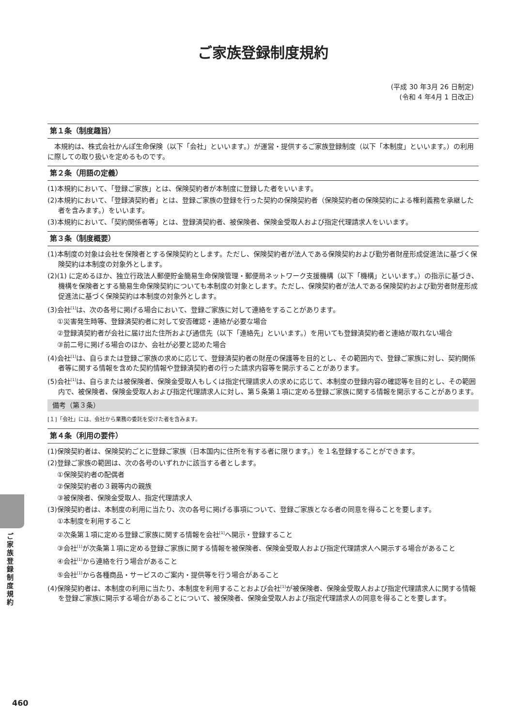ご家族登録制度規約
(平成 30 年3月 26 日制定)
(令和 4 年4月 1 日改正)
第１条（制度趣旨）
本規約は、株式会社かんぽ生命保険（以下「会社」といいます。）が運営・提供するご家族登録制度（以下「本制度」といいます。）の利用に際しての取り扱いを定めるものです。
第２条（用語の定義）
(1)本規約において、「登録ご家族」とは、保険契約者が本制度に登録した者をいいます。
(2)本規約において、「登録済契約者」とは、登録ご家族の登録を行った契約の保険契約者（保険契約者の保険契約による権利義務を承継した者を含みます。）をいいます。
(3)本規約において、「契約関係者等」とは、登録済契約者、被保険者、保険金受取人および指定代理請求人をいいます。
第３条（制度概要）
(1)本制度の対象は会社を保険者とする保険契約とします。ただし、保険契約者が法人である保険契約および勤労者財産形成促進法に基づく保険契約は本制度の対象外とします。
(2)(1) に定めるほか、独立行政法人郵便貯金簡易生命保険管理・郵便局ネットワーク支援機構（以下「機構」といいます。）の指示に基づき、機構を保険者とする簡易生命保険契約についても本制度の対象とします。ただし、保険契約者が法人である保険契約および勤労者財産形成促進法に基づく保険契約は本制度の対象外とします。
(3)会社<sup>[1]</sup>は、次の各号に掲げる場合において、登録ご家族に対して連絡をすることがあります。
①災害発生時等、登録済契約者に対して安否確認・連絡が必要な場合
②登録済契約者が会社に届け出た住所および通信先（以下「連絡先」といいます。）を用いても登録済契約者と連絡が取れない場合
③前二号に掲げる場合のほか、会社が必要と認めた場合
(4)会社<sup>[1]</sup>は、自らまたは登録ご家族の求めに応じて、登録済契約者の財産の保護等を目的とし、その範囲内で、登録ご家族に対し、契約関係者等に関する情報を含めた契約情報や登録済契約者の行った請求内容等を開示することがあります。
(5)会社<sup>[1]</sup>は、自らまたは被保険者、保険金受取人もしくは指定代理請求人の求めに応じて、本制度の登録内容の確認等を目的とし、その範囲内で、被保険者、保険金受取人および指定代理請求人に対し、第５条第１項に定める登録ご家族に関する情報を開示することがあります。
備考（第３条）
[１]「会社」には、会社から業務の委託を受けた者を含みます。
第４条（利用の要件）
(1)保険契約者は、保険契約ごとに登録ご家族（日本国内に住所を有する者に限ります。）を１名登録することができます。
(2)登録ご家族の範囲は、次の各号のいずれかに該当する者とします。
①保険契約者の配偶者
②保険契約者の３親等内の親族
③被保険者、保険金受取人、指定代理請求人
(3)保険契約者は、本制度の利用に当たり、次の各号に掲げる事項について、登録ご家族となる者の同意を得ることを要します。
①本制度を利用すること
②次条第１項に定める登録ご家族に関する情報を会社<sup>[1]</sup>へ開示・登録すること
③会社<sup>[1]</sup>が次条第１項に定める登録ご家族に関する情報を被保険者、保険金受取人および指定代理請求人へ開示する場合があること
④会社<sup>[1]</sup>から連絡を行う場合があること
⑤会社<sup>[1]</sup>から各種商品・サービスのご案内・提供等を行う場合があること
(4)保険契約者は、本制度の利用に当たり、本制度を利用することおよび会社<sup>[1]</sup>が被保険者、保険金受取人および指定代理請求人に関する情報を登録ご家族に開示する場合があることについて、被保険者、保険金受取人および指定代理請求人の同意を得ることを要します。
ご家族登録制度規約
460